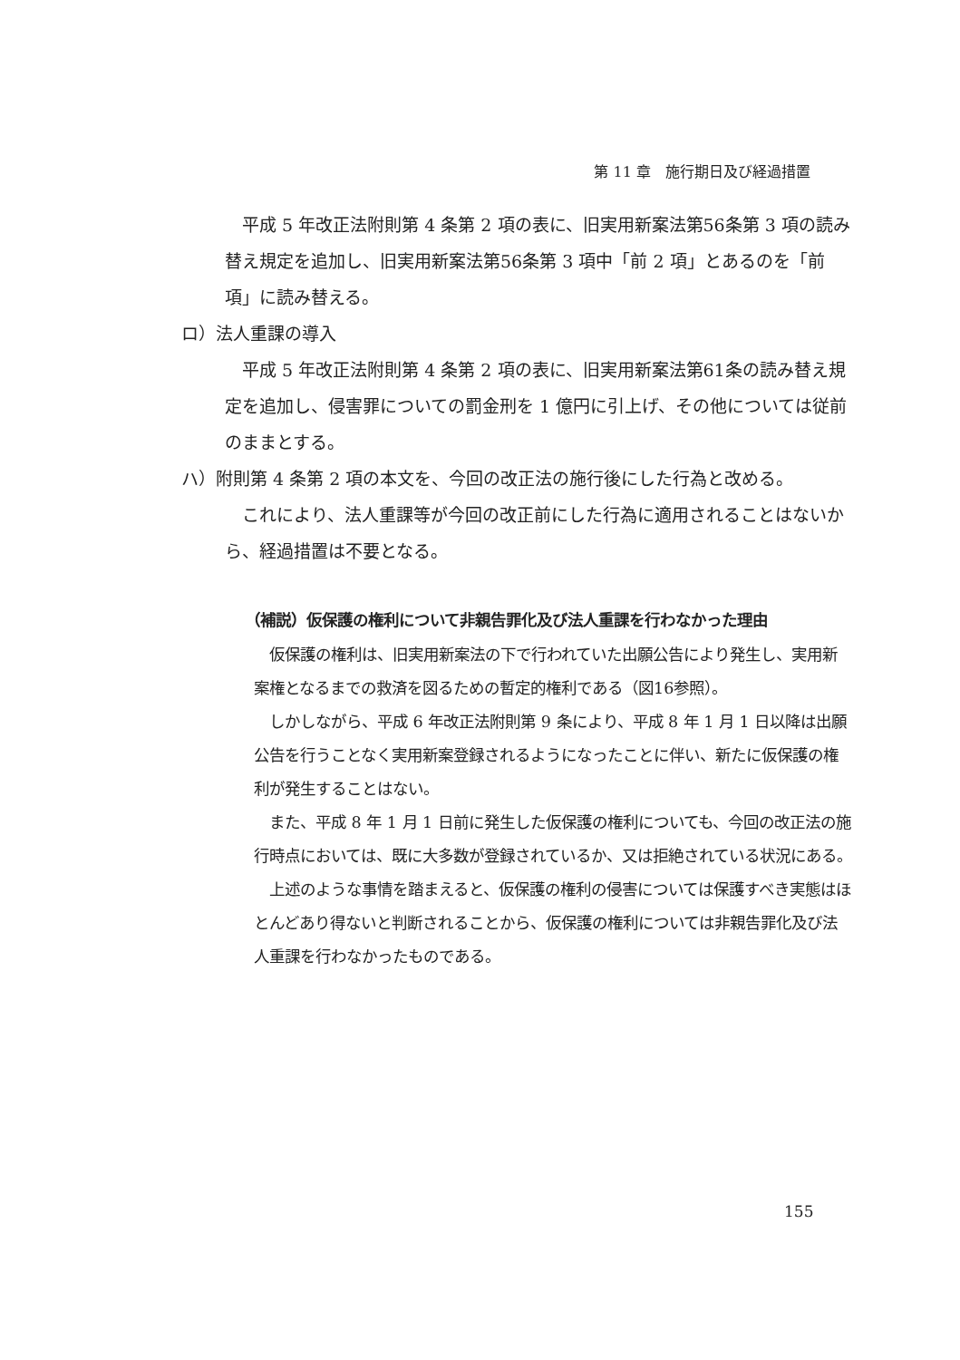第 11 章　施行期日及び経過措置
　平成 5 年改正法附則第 4 条第 2 項の表に、旧実用新案法第56条第 3 項の読み替え規定を追加し、旧実用新案法第56条第 3 項中「前 2 項」とあるのを「前項」に読み替える。
ロ）法人重課の導入
　平成 5 年改正法附則第 4 条第 2 項の表に、旧実用新案法第61条の読み替え規定を追加し、侵害罪についての罰金刑を 1 億円に引上げ、その他については従前のままとする。
ハ）附則第 4 条第 2 項の本文を、今回の改正法の施行後にした行為と改める。
　これにより、法人重課等が今回の改正前にした行為に適用されることはないから、経過措置は不要となる。
（補説）仮保護の権利について非親告罪化及び法人重課を行わなかった理由
　仮保護の権利は、旧実用新案法の下で行われていた出願公告により発生し、実用新案権となるまでの救済を図るための暫定的権利である（図16参照）。
　しかしながら、平成 6 年改正法附則第 9 条により、平成 8 年 1 月 1 日以降は出願公告を行うことなく実用新案登録されるようになったことに伴い、新たに仮保護の権利が発生することはない。
　また、平成 8 年 1 月 1 日前に発生した仮保護の権利についても、今回の改正法の施行時点においては、既に大多数が登録されているか、又は拒絶されている状況にある。
　上述のような事情を踏まえると、仮保護の権利の侵害については保護すべき実態はほとんどあり得ないと判断されることから、仮保護の権利については非親告罪化及び法人重課を行わなかったものである。
155